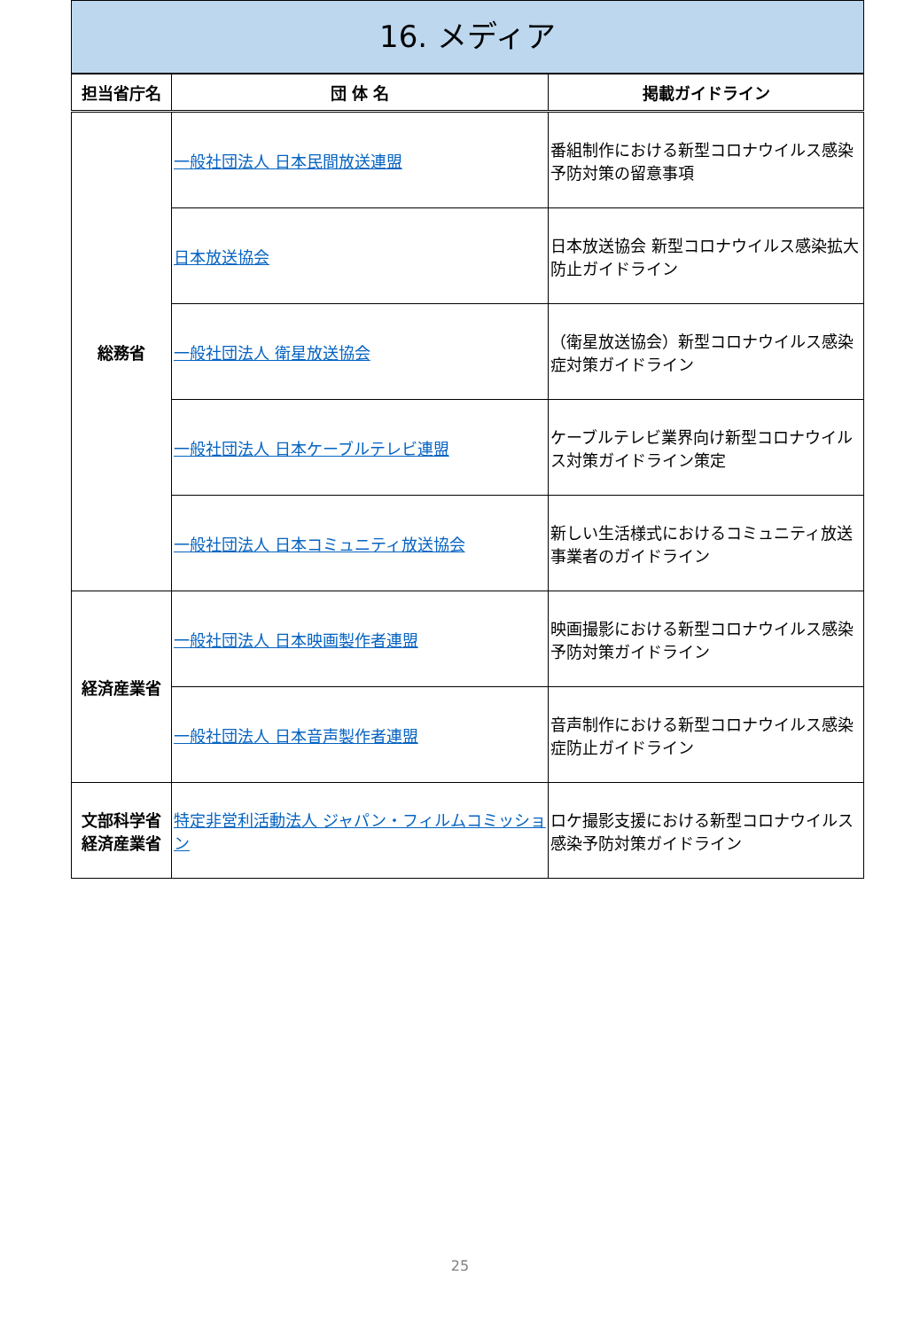16. メディア
| 担当省庁名 | 団 体 名 | 掲載ガイドライン |
| --- | --- | --- |
| 総務省 | 一般社団法人 日本民間放送連盟 | 番組制作における新型コロナウイルス感染予防対策の留意事項 |
| | 日本放送協会 | 日本放送協会 新型コロナウイルス感染拡大防止ガイドライン |
| | 一般社団法人 衛星放送協会 | （衛星放送協会）新型コロナウイルス感染症対策ガイドライン |
| | 一般社団法人 日本ケーブルテレビ連盟 | ケーブルテレビ業界向け新型コロナウイルス対策ガイドライン策定 |
| | 一般社団法人 日本コミュニティ放送協会 | 新しい生活様式におけるコミュニティ放送事業者のガイドライン |
| 経済産業省 | 一般社団法人 日本映画製作者連盟 | 映画撮影における新型コロナウイルス感染予防対策ガイドライン |
| | 一般社団法人 日本音声製作者連盟 | 音声制作における新型コロナウイルス感染症防止ガイドライン |
| 文部科学省 経済産業省 | 特定非営利活動法人 ジャパン・フィルムコミッション | ロケ撮影支援における新型コロナウイルス感染予防対策ガイドライン |
25